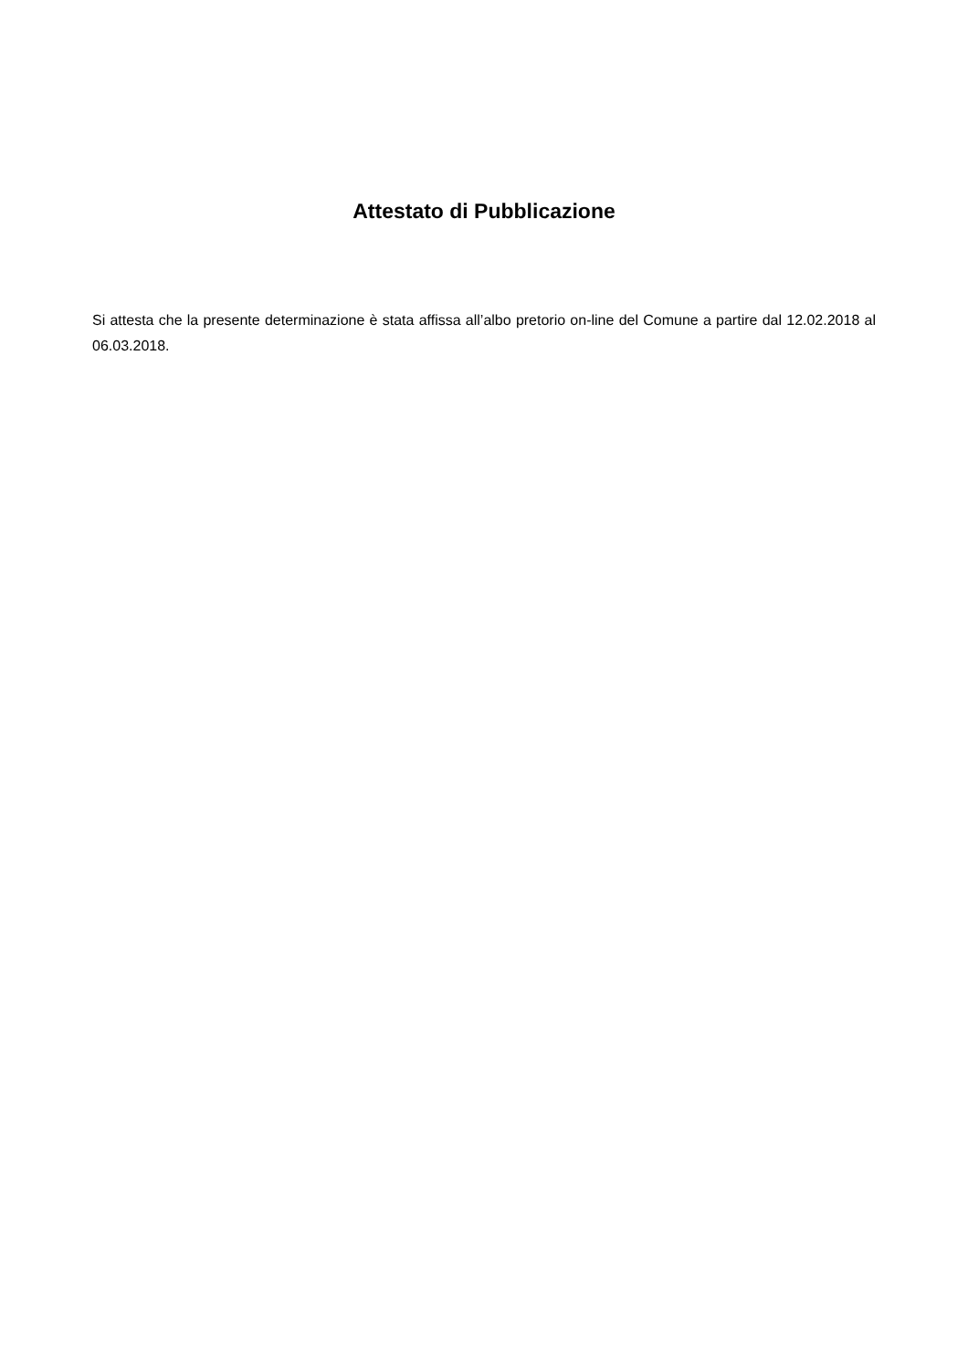Attestato di Pubblicazione
Si attesta che la presente determinazione è stata affissa all’albo pretorio on-line del Comune a partire dal 12.02.2018 al 06.03.2018.